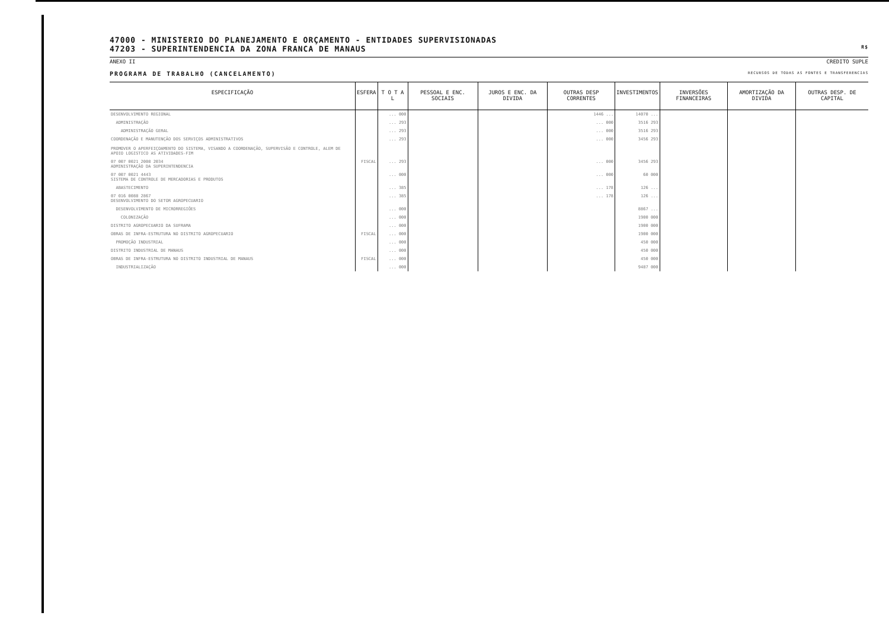47000 - MINISTERIO DO PLANEJAMENTO E ORÇAMENTO - ENTIDADES SUPERVISIONADAS
47203 - SUPERINTENDENCIA DA ZONA FRANCA DE MANAUS R$
ANEXO II CREDITO SUPLE
PROGRAMA DE TRABALHO (CANCELAMENTO) RECURSOS DE TODAS AS FONTES E TRANSFERENCIAS
| ESPECIFICAÇÃO | ESFERA | T O T A L | PESSOAL E ENC. SOCIAIS | JUROS E ENC. DA DIVIDA | OUTRAS DESP CORRENTES | INVESTIMENTOS | INVERSÕES FINANCEIRAS | AMORTIZAÇÃO DA DIVIDA | OUTRAS DESP. DE CAPITAL |
| --- | --- | --- | --- | --- | --- | --- | --- | --- | --- |
| DESENVOLVIMENTO REGIONAL | | ... 000 | | | 1446 ... | 14070 ... | | | |
| ADMINISTRAÇÃO | | ... 293 | | | ... 000 | 3516 293 | | | |
| ADMINISTRAÇÃO GERAL | | ... 293 | | | ... 000 | 3516 293 | | | |
| COORDENAÇÃO E MANUTENÇÃO DOS SERVIÇOS ADMINISTRATIVOS PROMOVER O APERFEIÇOAMENTO DO SISTEMA, VISANDO A COORDENAÇÃO, SUPERVISÃO E CONTROLE, ALEM DE APOIO LOGISTICO AS ATIVIDADES-FIM | | ... 293 | | | ... 000 | 3456 293 | | | |
| 07 007 0021 2008 2034 ADMINISTRAÇÃO DA SUPERINTENDENCIA | FISCAL | ... 293 | | | ... 000 | 3456 293 | | | |
| 07 007 0021 4443 SISTEMA DE CONTROLE DE MERCADORIAS E PRODUTOS | | ... 000 | | | ... 000 | 60 000 | | | |
| ABASTECIMENTO | | ... 385 | | | ... 178 | 126 ... | | | |
| 07 016 0088 2867 DESENVOLVIMENTO DO SETOR AGROPECUARIO | | ... 385 | | | ... 178 | 126 ... | | | |
| DESENVOLVIMENTO DE MICRORREGIÕES | | ... 000 | | | | 8867 ... | | | |
| COLONIZAÇÃO | | ... 000 | | | | 1900 000 | | | |
| DISTRITO AGROPECUARIO DA SUFRAMA | | ... 000 | | | | 1900 000 | | | |
| OBRAS DE INFRA-ESTRUTURA NO DISTRITO AGROPECUARIO | FISCAL | ... 000 | | | | 1900 000 | | | |
| PROMOÇÃO INDUSTRIAL | | ... 000 | | | | 450 000 | | | |
| DISTRITO INDUSTRIAL DE MANAUS | | ... 000 | | | | 450 000 | | | |
| OBRAS DE INFRA-ESTRUTURA NO DISTRITO INDUSTRIAL DE MANAUS | FISCAL | ... 000 | | | | 450 000 | | | |
| INDUSTRIALIZAÇÃO | | ... 000 | | | | 9487 000 | | | |